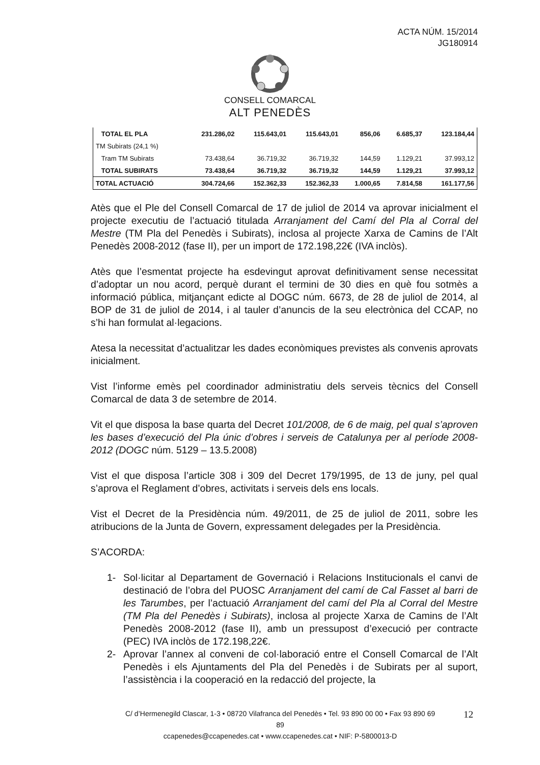ACTA NÚM. 15/2014
JG180914
CONSELL COMARCAL
ALT PENEDÈS
| TOTAL EL PLA | 231.286,02 | 115.643,01 | 115.643,01 | 856,06 | 6.685,37 | 123.184,44 |
| TM Subirats (24,1 %) | | | | | | |
| Tram TM Subirats | 73.438,64 | 36.719,32 | 36.719,32 | 144,59 | 1.129,21 | 37.993,12 |
| TOTAL SUBIRATS | 73.438,64 | 36.719,32 | 36.719,32 | 144,59 | 1.129,21 | 37.993,12 |
| TOTAL ACTUACIÓ | 304.724,66 | 152.362,33 | 152.362,33 | 1.000,65 | 7.814,58 | 161.177,56 |
Atès que el Ple del Consell Comarcal de 17 de juliol de 2014 va aprovar inicialment el projecte executiu de l’actuació titulada Arranjament del Camí del Pla al Corral del Mestre (TM Pla del Penedès i Subirats), inclosa al projecte Xarxa de Camins de l’Alt Penedès 2008-2012 (fase II), per un import de 172.198,22€ (IVA inclòs).
Atès que l’esmentat projecte ha esdevingut aprovat definitivament sense necessitat d’adoptar un nou acord, perquè durant el termini de 30 dies en què fou sotmès a informació pública, mitjançant edicte al DOGC núm. 6673, de 28 de juliol de 2014, al BOP de 31 de juliol de 2014, i al tauler d’anuncis de la seu electrònica del CCAP, no s’hi han formulat al·legacions.
Atesa la necessitat d’actualitzar les dades econòmiques previstes als convenis aprovats inicialment.
Vist l’informe emès pel coordinador administratiu dels serveis tècnics del Consell Comarcal de data 3 de setembre de 2014.
Vit el que disposa la base quarta del Decret 101/2008, de 6 de maig, pel qual s’aproven les bases d’execució del Pla únic d’obres i serveis de Catalunya per al període 2008-2012 (DOGC núm. 5129 – 13.5.2008)
Vist el que disposa l’article 308 i 309 del Decret 179/1995, de 13 de juny, pel qual s’aprova el Reglament d’obres, activitats i serveis dels ens locals.
Vist el Decret de la Presidència núm. 49/2011, de 25 de juliol de 2011, sobre les atribucions de la Junta de Govern, expressament delegades per la Presidència.
S’ACORDA:
1- Sol·licitar al Departament de Governació i Relacions Institucionals el canvi de destinació de l’obra del PUOSC Arranjament del camí de Cal Fasset al barri de les Tarumbes, per l’actuació Arranjament del camí del Pla al Corral del Mestre (TM Pla del Penedès i Subirats), inclosa al projecte Xarxa de Camins de l’Alt Penedès 2008-2012 (fase II), amb un pressupost d’execució per contracte (PEC) IVA inclòs de 172.198,22€.
2- Aprovar l’annex al conveni de col·laboració entre el Consell Comarcal de l’Alt Penedès i els Ajuntaments del Pla del Penedès i de Subirats per al suport, l’assistència i la cooperació en la redacció del projecte, la
C/ d’Hermenegild Clascar, 1-3 • 08720 Vilafranca del Penedès • Tel. 93 890 00 00 • Fax 93 890 69 89
ccapenedes@ccapenedes.cat • www.ccapenedes.cat • NIF: P-5800013-D
12